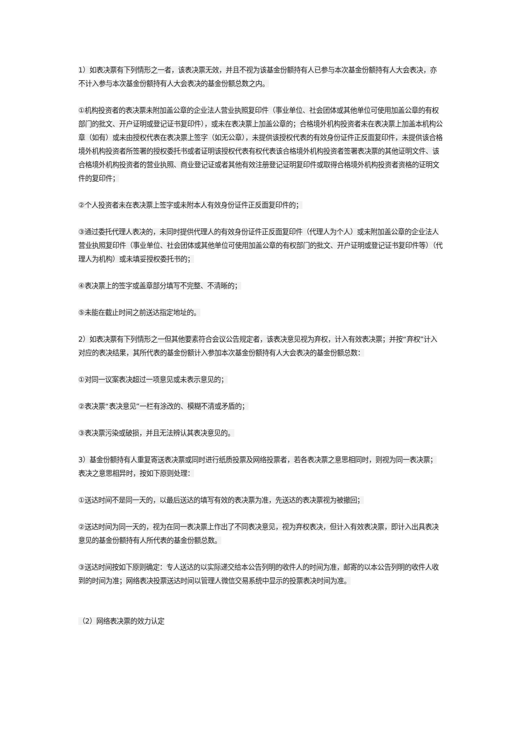1）如表决票有下列情形之一者，该表决票无效，并且不视为该基金份额持有人已参与本次基金份额持有人大会表决，亦不计入参与本次基金份额持有人大会表决的基金份额总数之内。
①机构投资者的表决票未附加盖公章的企业法人营业执照复印件（事业单位、社会团体或其他单位可使用加盖公章的有权部门的批文、开户证明或登记证书复印件），或未在表决票上加盖公章的；合格境外机构投资者未在表决票上加盖本机构公章（如有）或未由授权代表在表决票上签字（如无公章），未提供该授权代表的有效身份证件正反面复印件，未提供该合格境外机构投资者所签署的授权委托书或者证明该授权代表有权代表该合格境外机构投资者签署表决票的其他证明文件、该合格境外机构投资者的营业执照、商业登记证或者其他有效注册登记证明复印件或取得合格境外机构投资者资格的证明文件的复印件；
②个人投资者未在表决票上签字或未附本人有效身份证件正反面复印件的；
③通过委托代理人表决的，未同时提供代理人的有效身份证件正反面复印件（代理人为个人）或未附加盖公章的企业法人营业执照复印件（事业单位、社会团体或其他单位可使用加盖公章的有权部门的批文、开户证明或登记证书复印件等）（代理人为机构）或未填妥授权委托书的；
④表决票上的签字或盖章部分填写不完整、不清晰的；
⑤未能在截止时间之前送达指定地址的。
2）如表决票有下列情形之一但其他要素符合会议公告规定者，该表决意见视为弃权，计入有效表决票；并按“弃权”计入对应的表决结果，其所代表的基金份额计入参加本次基金份额持有人大会表决的基金份额总数：
①对同一议案表决超过一项意见或未表示意见的；
②表决票“表决意见”一栏有涂改的、模糊不清或矛盾的；
③表决票污染或破损，并且无法辨认其表决意见的。
3）基金份额持有人重复寄送表决票或同时进行纸质投票及网络投票者，若各表决票之意思相同时，则视为同一表决票；表决之意思相异时，按如下原则处理：
①送达时间不是同一天的，以最后送达的填写有效的表决票为准，先送达的表决票视为被撤回；
②送达时间为同一天的，视为在同一表决票上作出了不同表决意见，视为弃权表决，但计入有效表决票，即计入出具表决意见的基金份额持有人所代表的基金份额总数。
③送达时间按如下原则确定：专人送达的以实际递交给本公告列明的收件人的时间为准，邮寄的以本公告列明的收件人收到的时间为准；网络表决投票送达时间以管理人微信交易系统中显示的投票表决时间为准。
（2）网络表决票的效力认定